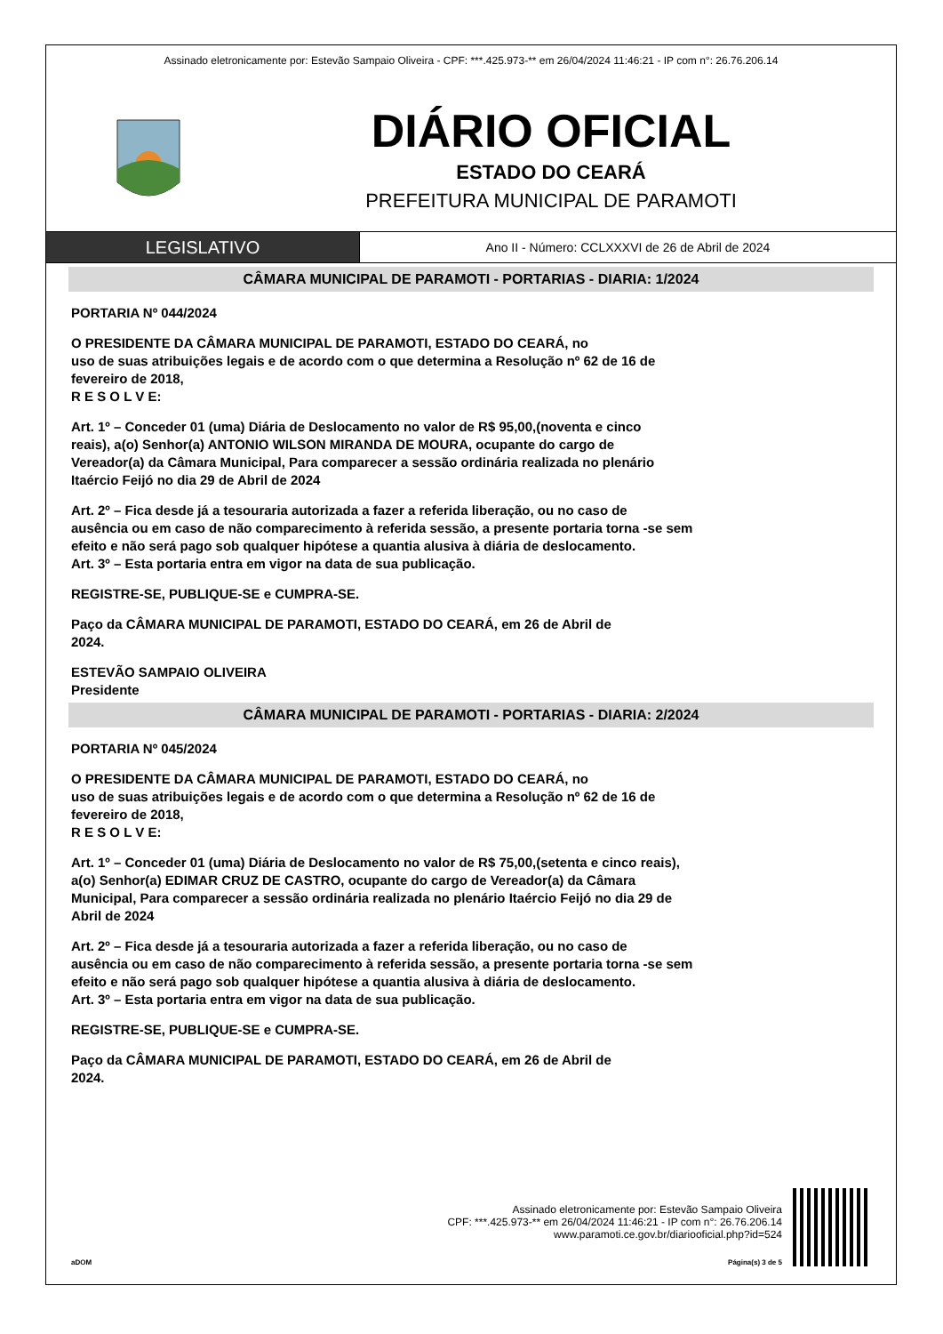Assinado eletronicamente por: Estevão Sampaio Oliveira - CPF: ***.425.973-** em 26/04/2024 11:46:21 - IP com n°: 26.76.206.14
DIÁRIO OFICIAL
ESTADO DO CEARÁ
PREFEITURA MUNICIPAL DE PARAMOTI
LEGISLATIVO
Ano II - Número: CCLXXXVI de 26 de Abril de 2024
CÂMARA MUNICIPAL DE PARAMOTI - PORTARIAS - DIARIA: 1/2024
PORTARIA Nº 044/2024
O PRESIDENTE DA CÂMARA MUNICIPAL DE PARAMOTI, ESTADO DO CEARÁ, no
uso de suas atribuições legais e de acordo com o que determina a Resolução nº 62 de 16 de
fevereiro de 2018,
R E S O L V E:
Art. 1º – Conceder 01 (uma) Diária de Deslocamento no valor de R$ 95,00,(noventa e cinco
reais), a(o) Senhor(a) ANTONIO WILSON MIRANDA DE MOURA, ocupante do cargo de
Vereador(a) da Câmara Municipal, Para comparecer a sessão ordinária realizada no plenário
Itaércio Feijó no dia 29 de Abril de 2024
Art. 2º – Fica desde já a tesouraria autorizada a fazer a referida liberação, ou no caso de
ausência ou em caso de não comparecimento à referida sessão, a presente portaria torna -se sem
efeito e não será pago sob qualquer hipótese a quantia alusiva à diária de deslocamento.
Art. 3º – Esta portaria entra em vigor na data de sua publicação.
REGISTRE-SE, PUBLIQUE-SE e CUMPRA-SE.
Paço da CÂMARA MUNICIPAL DE PARAMOTI, ESTADO DO CEARÁ, em 26 de Abril de
2024.
ESTEVÃO SAMPAIO OLIVEIRA
Presidente
CÂMARA MUNICIPAL DE PARAMOTI - PORTARIAS - DIARIA: 2/2024
PORTARIA Nº 045/2024
O PRESIDENTE DA CÂMARA MUNICIPAL DE PARAMOTI, ESTADO DO CEARÁ, no
uso de suas atribuições legais e de acordo com o que determina a Resolução nº 62 de 16 de
fevereiro de 2018,
R E S O L V E:
Art. 1º – Conceder 01 (uma) Diária de Deslocamento no valor de R$ 75,00,(setenta e cinco reais),
a(o) Senhor(a) EDIMAR CRUZ DE CASTRO, ocupante do cargo de Vereador(a) da Câmara
Municipal, Para comparecer a sessão ordinária realizada no plenário Itaércio Feijó no dia 29 de
Abril de 2024
Art. 2º – Fica desde já a tesouraria autorizada a fazer a referida liberação, ou no caso de
ausência ou em caso de não comparecimento à referida sessão, a presente portaria torna -se sem
efeito e não será pago sob qualquer hipótese a quantia alusiva à diária de deslocamento.
Art. 3º – Esta portaria entra em vigor na data de sua publicação.
REGISTRE-SE, PUBLIQUE-SE e CUMPRA-SE.
Paço da CÂMARA MUNICIPAL DE PARAMOTI, ESTADO DO CEARÁ, em 26 de Abril de
2024.
Assinado eletronicamente por: Estevão Sampaio Oliveira
CPF: ***.425.973-** em 26/04/2024 11:46:21 - IP com n°: 26.76.206.14
www.paramoti.ce.gov.br/diariooficial.php?id=524
aDOM Página(s) 3 de 5